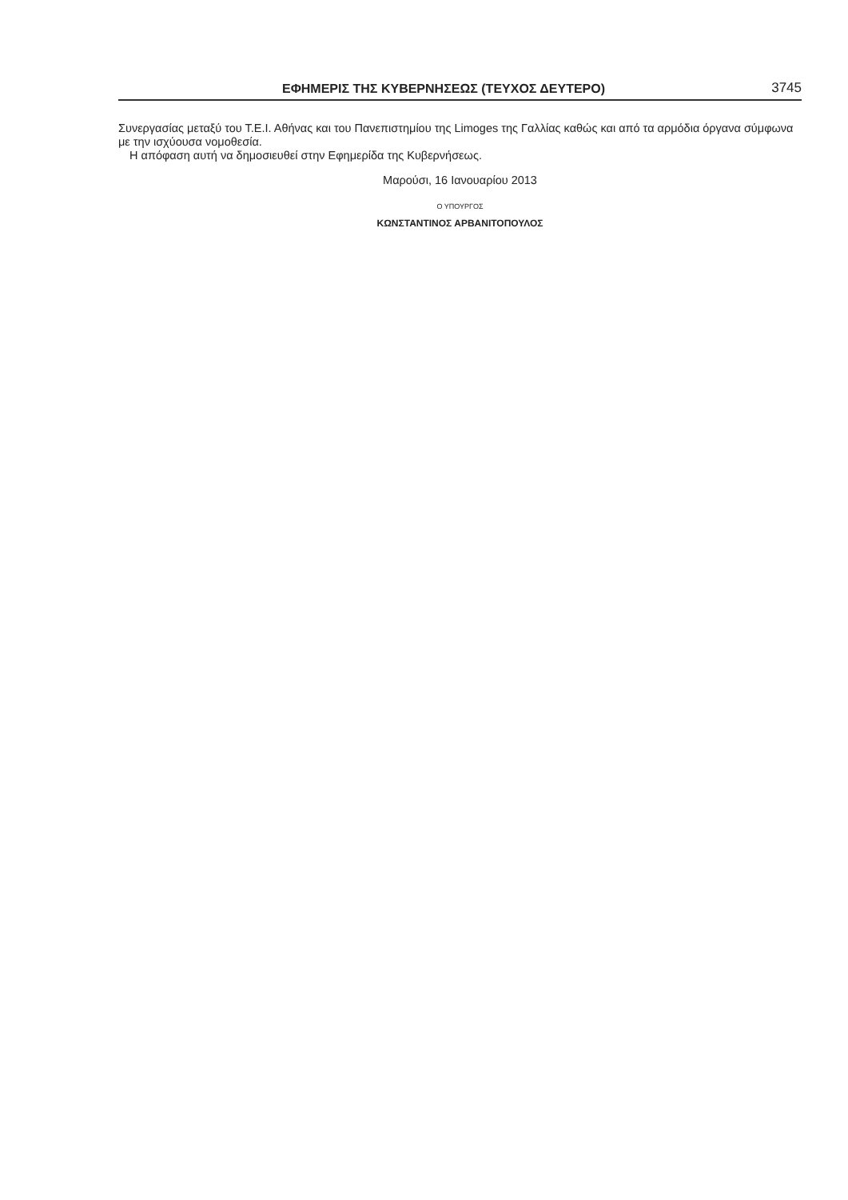ΕΦΗΜΕΡΙΣ ΤΗΣ ΚΥΒΕΡΝΗΣΕΩΣ (ΤΕΥΧΟΣ ΔΕΥΤΕΡΟ) 3745
Συνεργασίας μεταξύ του Τ.Ε.Ι. Αθήνας και του Πανεπιστημίου της Limoges της Γαλλίας καθώς και από τα αρμόδια όργανα σύμφωνα με την ισχύουσα νομοθεσία.
Η απόφαση αυτή να δημοσιευθεί στην Εφημερίδα της Κυβερνήσεως.
Μαρούσι, 16 Ιανουαρίου 2013
Ο ΥΠΟΥΡΓΟΣ
ΚΩΝΣΤΑΝΤΙΝΟΣ ΑΡΒΑΝΙΤΟΠΟΥΛΟΣ